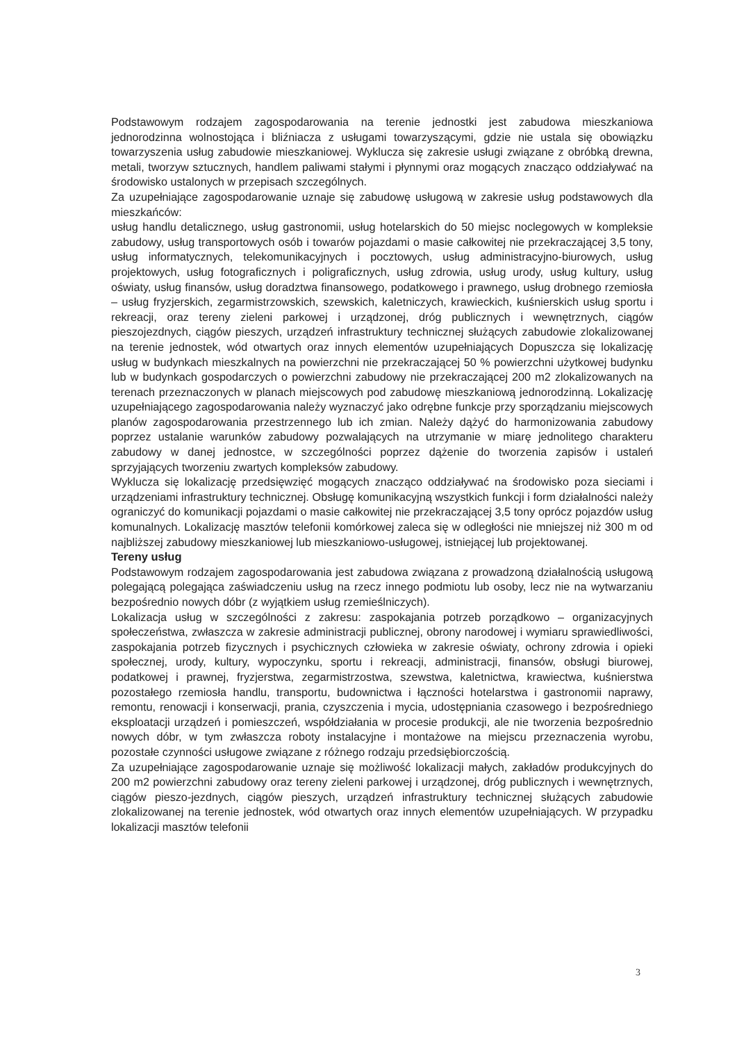Podstawowym rodzajem zagospodarowania na terenie jednostki jest zabudowa mieszkaniowa jednorodzinna wolnostojąca i bliźniacza z usługami towarzyszącymi, gdzie nie ustala się obowiązku towarzyszenia usług zabudowie mieszkaniowej. Wyklucza się zakresie usługi związane z obróbką drewna, metali, tworzyw sztucznych, handlem paliwami stałymi i płynnymi oraz mogących znacząco oddziaływać na środowisko ustalonych w przepisach szczególnych.
Za uzupełniające zagospodarowanie uznaje się zabudowę usługową w zakresie usług podstawowych dla mieszkańców:
usług handlu detalicznego, usług gastronomii, usług hotelarskich do 50 miejsc noclegowych w kompleksie zabudowy, usług transportowych osób i towarów pojazdami o masie całkowitej nie przekraczającej 3,5 tony, usług informatycznych, telekomunikacyjnych i pocztowych, usług administracyjno-biurowych, usług projektowych, usług fotograficznych i poligraficznych, usług zdrowia, usług urody, usług kultury, usług oświaty, usług finansów, usług doradztwa finansowego, podatkowego i prawnego, usług drobnego rzemiosła – usług fryzjerskich, zegarmistrzowskich, szewskich, kaletniczych, krawieckich, kuśnierskich usług sportu i rekreacji, oraz tereny zieleni parkowej i urządzonej, dróg publicznych i wewnętrznych, ciągów pieszojezdnych, ciągów pieszych, urządzeń infrastruktury technicznej służących zabudowie zlokalizowanej na terenie jednostek, wód otwartych oraz innych elementów uzupełniających Dopuszcza się lokalizację usług w budynkach mieszkalnych na powierzchni nie przekraczającej 50 % powierzchni użytkowej budynku lub w budynkach gospodarczych o powierzchni zabudowy nie przekraczającej 200 m2 zlokalizowanych na terenach przeznaczonych w planach miejscowych pod zabudowę mieszkaniową jednorodzinną. Lokalizację uzupełniającego zagospodarowania należy wyznaczyć jako odrębne funkcje przy sporządzaniu miejscowych planów zagospodarowania przestrzennego lub ich zmian. Należy dążyć do harmonizowania zabudowy poprzez ustalanie warunków zabudowy pozwalających na utrzymanie w miarę jednolitego charakteru zabudowy w danej jednostce, w szczególności poprzez dążenie do tworzenia zapisów i ustaleń sprzyjających tworzeniu zwartych kompleksów zabudowy.
Wyklucza się lokalizację przedsięwzięć mogących znacząco oddziaływać na środowisko poza sieciami i urządzeniami infrastruktury technicznej. Obsługę komunikacyjną wszystkich funkcji i form działalności należy ograniczyć do komunikacji pojazdami o masie całkowitej nie przekraczającej 3,5 tony oprócz pojazdów usług komunalnych. Lokalizację masztów telefonii komórkowej zaleca się w odległości nie mniejszej niż 300 m od najbliższej zabudowy mieszkaniowej lub mieszkaniowo-usługowej, istniejącej lub projektowanej.
Tereny usług
Podstawowym rodzajem zagospodarowania jest zabudowa związana z prowadzoną działalnością usługową polegającą polegająca zaświadczeniu usług na rzecz innego podmiotu lub osoby, lecz nie na wytwarzaniu bezpośrednio nowych dóbr (z wyjątkiem usług rzemieślniczych).
Lokalizacja usług w szczególności z zakresu: zaspokajania potrzeb porządkowo – organizacyjnych społeczeństwa, zwłaszcza w zakresie administracji publicznej, obrony narodowej i wymiaru sprawiedliwości, zaspokajania potrzeb fizycznych i psychicznych człowieka w zakresie oświaty, ochrony zdrowia i opieki społecznej, urody, kultury, wypoczynku, sportu i rekreacji, administracji, finansów, obsługi biurowej, podatkowej i prawnej, fryzjerstwa, zegarmistrzostwa, szewstwa, kaletnictwa, krawiectwa, kuśnierstwa pozostałego rzemiosła handlu, transportu, budownictwa i łączności hotelarstwa i gastronomii naprawy, remontu, renowacji i konserwacji, prania, czyszczenia i mycia, udostępniania czasowego i bezpośredniego eksploatacji urządzeń i pomieszczeń, współdziałania w procesie produkcji, ale nie tworzenia bezpośrednio nowych dóbr, w tym zwłaszcza roboty instalacyjne i montażowe na miejscu przeznaczenia wyrobu, pozostałe czynności usługowe związane z różnego rodzaju przedsiębiorczością.
Za uzupełniające zagospodarowanie uznaje się możliwość lokalizacji małych, zakładów produkcyjnych do 200 m2 powierzchni zabudowy oraz tereny zieleni parkowej i urządzonej, dróg publicznych i wewnętrznych, ciągów pieszo-jezdnych, ciągów pieszych, urządzeń infrastruktury technicznej służących zabudowie zlokalizowanej na terenie jednostek, wód otwartych oraz innych elementów uzupełniających. W przypadku lokalizacji masztów telefonii
3